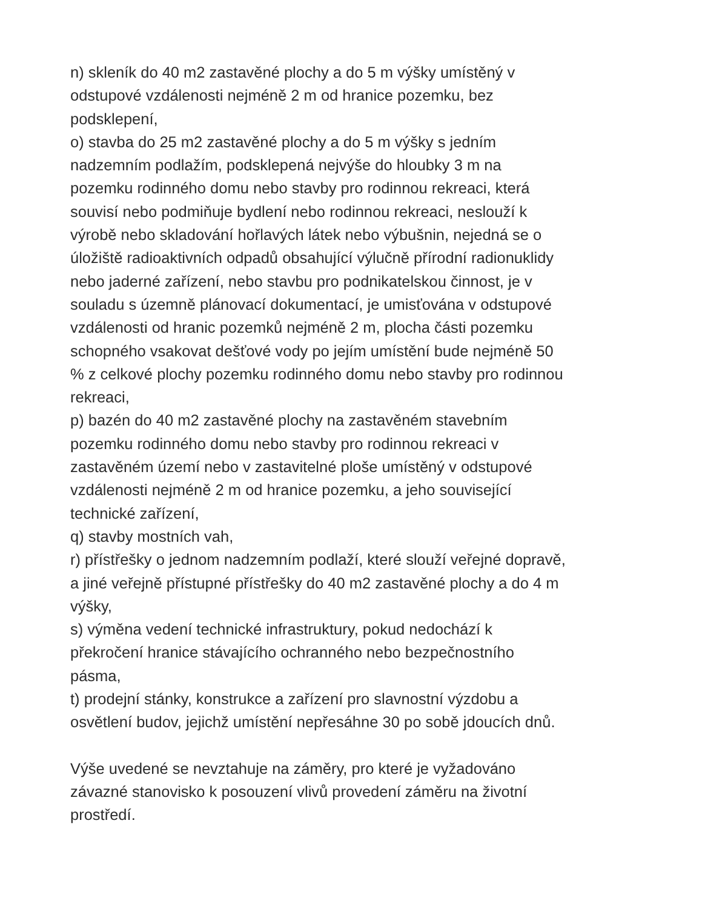n) skleník do 40 m2 zastavěné plochy a do 5 m výšky umístěný v
odstupové vzdálenosti nejméně 2 m od hranice pozemku, bez
podsklepení,
o) stavba do 25 m2 zastavěné plochy a do 5 m výšky s jedním
nadzemním podlažím, podsklepená nejvýše do hloubky 3 m na
pozemku rodinného domu nebo stavby pro rodinnou rekreaci, která
souvisí nebo podmiňuje bydlení nebo rodinnou rekreaci, neslouží k
výrobě nebo skladování hořlavých látek nebo výbušnin, nejedná se o
úložiště radioaktivních odpadů obsahující výlučně přírodní radionuklidy
nebo jaderné zařízení, nebo stavbu pro podnikatelskou činnost, je v
souladu s územně plánovací dokumentací, je umisťována v odstupové
vzdálenosti od hranic pozemků nejméně 2 m, plocha části pozemku
schopného vsakovat dešťové vody po jejím umístění bude nejméně 50
% z celkové plochy pozemku rodinného domu nebo stavby pro rodinnou
rekreaci,
p) bazén do 40 m2 zastavěné plochy na zastavěném stavebním
pozemku rodinného domu nebo stavby pro rodinnou rekreaci v
zastavěném území nebo v zastavitelné ploše umístěný v odstupové
vzdálenosti nejméně 2 m od hranice pozemku, a jeho související
technické zařízení,
q) stavby mostních vah,
r) přístřešky o jednom nadzemním podlaží, které slouží veřejné dopravě,
a jiné veřejně přístupné přístřešky do 40 m2 zastavěné plochy a do 4 m
výšky,
s) výměna vedení technické infrastruktury, pokud nedochází k
překročení hranice stávajícího ochranného nebo bezpečnostního
pásma,
t) prodejní stánky, konstrukce a zařízení pro slavnostní výzdobu a
osvětlení budov, jejichž umístění nepřesáhne 30 po sobě jdoucích dnů.
Výše uvedené se nevztahuje na záměry, pro které je vyžadováno
závazné stanovisko k posouzení vlivů provedení záměru na životní
prostředí.